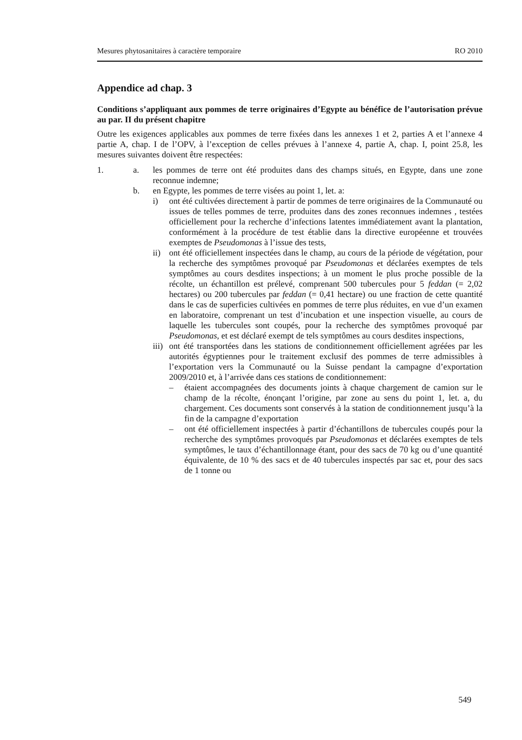Mesures phytosanitaires à caractère temporaire RO 2010
Appendice ad chap. 3
Conditions s’appliquant aux pommes de terre originaires d’Egypte au bénéfice de l’autorisation prévue au par. II du présent chapitre
Outre les exigences applicables aux pommes de terre fixées dans les annexes 1 et 2, parties A et l’annexe 4 partie A, chap. I de l’OPV, à l’exception de celles prévues à l’annexe 4, partie A, chap. I, point 25.8, les mesures suivantes doivent être respectées:
1. a. les pommes de terre ont été produites dans des champs situés, en Egypte, dans une zone reconnue indemne;
b. en Egypte, les pommes de terre visées au point 1, let. a:
i) ont été cultivées directement à partir de pommes de terre originaires de la Communauté ou issues de telles pommes de terre, produites dans des zones reconnues indemnes , testées officiellement pour la recherche d’infections latentes immédiatement avant la plantation, conformément à la procédure de test établie dans la directive européenne et trouvées exemptes de Pseudomonas à l’issue des tests,
ii) ont été officiellement inspectées dans le champ, au cours de la période de végétation, pour la recherche des symptômes provoqué par Pseudomonas et déclarées exemptes de tels symptômes au cours desdites inspections; à un moment le plus proche possible de la récolte, un échantillon est prélevé, comprenant 500 tubercules pour 5 feddan (= 2,02 hectares) ou 200 tubercules par feddan (= 0,41 hectare) ou une fraction de cette quantité dans le cas de superficies cultivées en pommes de terre plus réduites, en vue d’un examen en laboratoire, comprenant un test d’incubation et une inspection visuelle, au cours de laquelle les tubercules sont coupés, pour la recherche des symptômes provoqué par Pseudomonas, et est déclaré exempt de tels symptômes au cours desdites inspections,
iii)
ont été transportées dans les stations de conditionnement officiellement agréées par les autorités égyptiennes pour le traitement exclusif des pommes de terre admissibles à l’exportation vers la Communauté ou la Suisse pendant la campagne d’exportation 2009/2010 et, à l’arrivée dans ces stations de conditionnement:
– étaient accompagnées des documents joints à chaque chargement de camion sur le champ de la récolte, énonçant l’origine, par zone au sens du point 1, let. a, du chargement. Ces documents sont conservés à la station de conditionnement jusqu’à la fin de la campagne d’exportation
– ont été officiellement inspectées à partir d’échantillons de tubercules coupés pour la recherche des symptômes provoqués par Pseudomonas et déclarées exemptes de tels symptômes, le taux d’échantillonnage étant, pour des sacs de 70 kg ou d’une quantité équivalente, de 10 % des sacs et de 40 tubercules inspectés par sac et, pour des sacs de 1 tonne ou
549